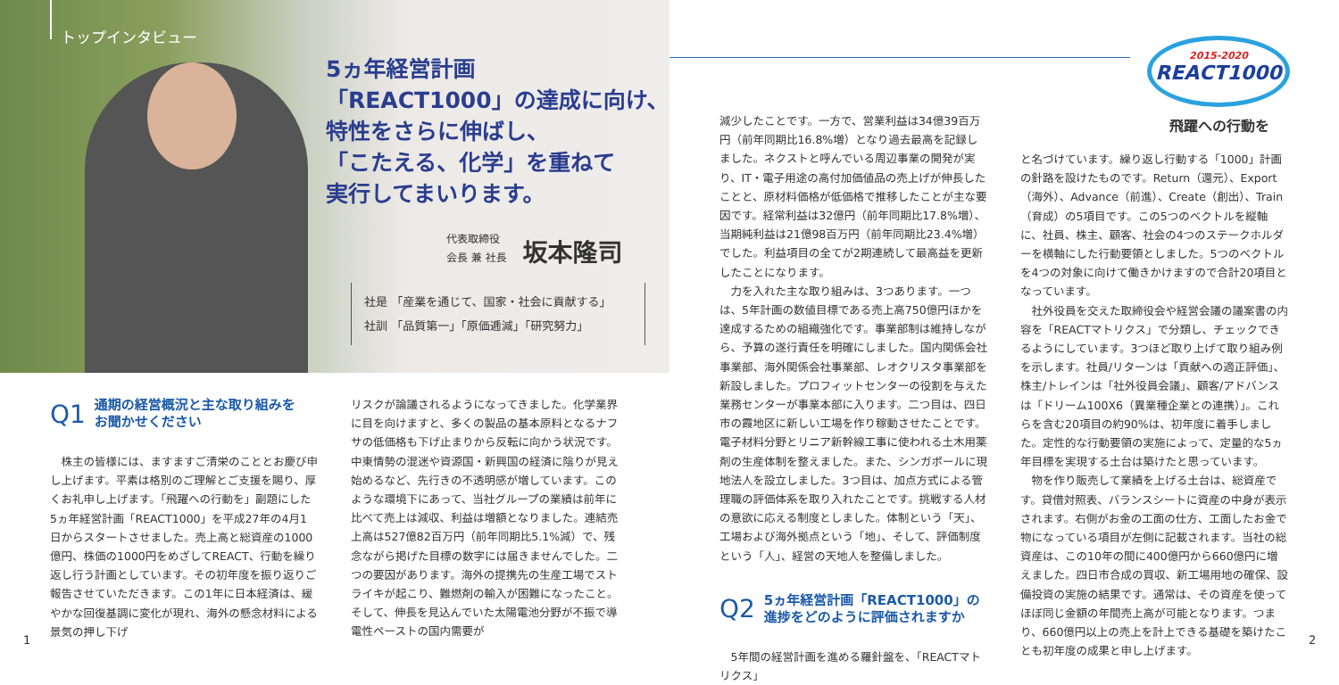トップインタビュー
5ヵ年経営計画
「REACT1000」の達成に向け、
特性をさらに伸ばし、
「こたえる、化学」を重ねて
実行してまいります。
代表取締役
会長 兼 社長 坂本隆司
社是 「産業を通じて、国家・社会に貢献する」
社訓 「品質第一」「原価逓減」「研究努力」
Q1 通期の経営概況と主な取り組みを
お聞かせください
　株主の皆様には、ますますご清栄のこととお慶び申し上げます。平素は格別のご理解とご支援を賜り、厚くお礼申し上げます。「飛躍への行動を」副題にした5ヵ年経営計画「REACT1000」を平成27年の4月1日からスタートさせました。売上高と総資産の1000億円、株価の1000円をめざしてREACT、行動を繰り返し行う計画としています。その初年度を振り返りご報告させていただきます。この1年に日本経済は、緩やかな回復基調に変化が現れ、海外の懸念材料による景気の押し下げ
リスクが論議されるようになってきました。化学業界に目を向けますと、多くの製品の基本原料となるナフサの低価格も下げ止まりから反転に向かう状況です。中東情勢の混迷や資源国・新興国の経済に陰りが見え始めるなど、先行きの不透明感が増しています。このような環境下にあって、当社グループの業績は前年に比べて売上は減収、利益は増額となりました。連結売上高は527億82百万円（前年同期比5.1%減）で、残念ながら掲げた目標の数字には届きませんでした。二つの要因があります。海外の提携先の生産工場でストライキが起こり、難燃剤の輸入が困難になったこと。そして、伸長を見込んでいた太陽電池分野が不振で導電性ペーストの国内需要が
1
2015-2020
REACT1000
飛躍への行動を
減少したことです。一方で、営業利益は34億39百万円（前年同期比16.8%増）となり過去最高を記録しました。ネクストと呼んでいる周辺事業の開発が実り、IT・電子用途の高付加価値品の売上げが伸長したことと、原材料価格が低価格で推移したことが主な要因です。経常利益は32億円（前年同期比17.8%増）、当期純利益は21億98百万円（前年同期比23.4%増）でした。利益項目の全てが2期連続して最高益を更新したことになります。
　力を入れた主な取り組みは、3つあります。一つは、5年計画の数値目標である売上高750億円ほかを達成するための組織強化です。事業部制は維持しながら、予算の遂行責任を明確にしました。国内関係会社事業部、海外関係会社事業部、レオクリスタ事業部を新設しました。プロフィットセンターの役割を与えた業務センターが事業本部に入ります。二つ目は、四日市の霞地区に新しい工場を作り稼動させたことです。電子材料分野とリニア新幹線工事に使われる土木用薬剤の生産体制を整えました。また、シンガポールに現地法人を設立しました。3つ目は、加点方式による管理職の評価体系を取り入れたことです。挑戦する人材の意欲に応える制度としました。体制という「天」、工場および海外拠点という「地」、そして、評価制度という「人」、経営の天地人を整備しました。
Q2 5ヵ年経営計画「REACT1000」の
進捗をどのように評価されますか
　5年間の経営計画を進める羅針盤を、「REACTマトリクス」
と名づけています。繰り返し行動する「1000」計画の針路を設けたものです。Return（還元）、Export（海外）、Advance（前進）、Create（創出）、Train（育成）の5項目です。この5つのベクトルを縦軸に、社員、株主、顧客、社会の4つのステークホルダーを横軸にした行動要領としました。5つのベクトルを4つの対象に向けて働きかけますので合計20項目となっています。
　社外役員を交えた取締役会や経営会議の議案書の内容を「REACTマトリクス」で分類し、チェックできるようにしています。3つほど取り上げて取り組み例を示します。社員/リターンは「貢献への適正評価」、株主/トレインは「社外役員会議」、顧客/アドバンスは「ドリーム100X6（異業種企業との連携）」。これらを含む20項目の約90%は、初年度に着手しました。定性的な行動要領の実施によって、定量的な5ヵ年目標を実現する土台は築けたと思っています。
　物を作り販売して業績を上げる土台は、総資産です。貸借対照表、バランスシートに資産の中身が表示されます。右側がお金の工面の仕方、工面したお金で物になっている項目が左側に記載されます。当社の総資産は、この10年の間に400億円から660億円に増えました。四日市合成の買収、新工場用地の確保、設備投資の実施の結果です。通常は、その資産を使ってほぼ同じ金額の年間売上高が可能となります。つまり、660億円以上の売上を計上できる基礎を築けたことも初年度の成果と申し上げます。
2